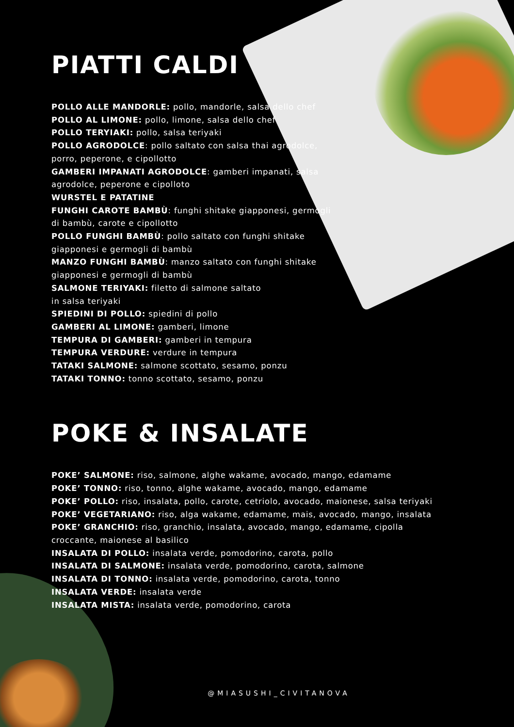PIATTI CALDI
POLLO ALLE MANDORLE: pollo, mandorle, salsa dello chef
POLLO AL LIMONE: pollo, limone, salsa dello chef
POLLO TERYIAKI: pollo, salsa teriyaki
POLLO AGRODOLCE: pollo saltato con salsa thai agrodolce,
porro, peperone, e cipollotto
GAMBERI IMPANATI AGRODOLCE: gamberi impanati, salsa
agrodolce, peperone e cipolloto
WURSTEL E PATATINE
FUNGHI CAROTE BAMBÙ: funghi shitake giapponesi, germogli
di bambù, carote e cipollotto
POLLO FUNGHI BAMBÙ: pollo saltato con funghi shitake
giapponesi e germogli di bambù
MANZO FUNGHI BAMBÙ: manzo saltato con funghi shitake
giapponesi e germogli di bambù
SALMONE TERIYAKI: filetto di salmone saltato
in salsa teriyaki
SPIEDINI DI POLLO: spiedini di pollo
GAMBERI AL LIMONE: gamberi, limone
TEMPURA DI GAMBERI: gamberi in tempura
TEMPURA VERDURE: verdure in tempura
TATAKI SALMONE: salmone scottato, sesamo, ponzu
TATAKI TONNO: tonno scottato, sesamo, ponzu
POKE & INSALATE
POKE’ SALMONE: riso, salmone, alghe wakame, avocado, mango, edamame
POKE’ TONNO: riso, tonno, alghe wakame, avocado, mango, edamame
POKE’ POLLO: riso, insalata, pollo, carote, cetriolo, avocado, maionese, salsa teriyaki
POKE’ VEGETARIANO: riso, alga wakame, edamame, mais, avocado, mango, insalata
POKE’ GRANCHIO: riso, granchio, insalata, avocado, mango, edamame, cipolla
croccante, maionese al basilico
INSALATA DI POLLO: insalata verde, pomodorino, carota, pollo
INSALATA DI SALMONE: insalata verde, pomodorino, carota, salmone
INSALATA DI TONNO: insalata verde, pomodorino, carota, tonno
INSALATA VERDE: insalata verde
INSALATA MISTA: insalata verde, pomodorino, carota
@MIASUSHI_CIVITANOVA